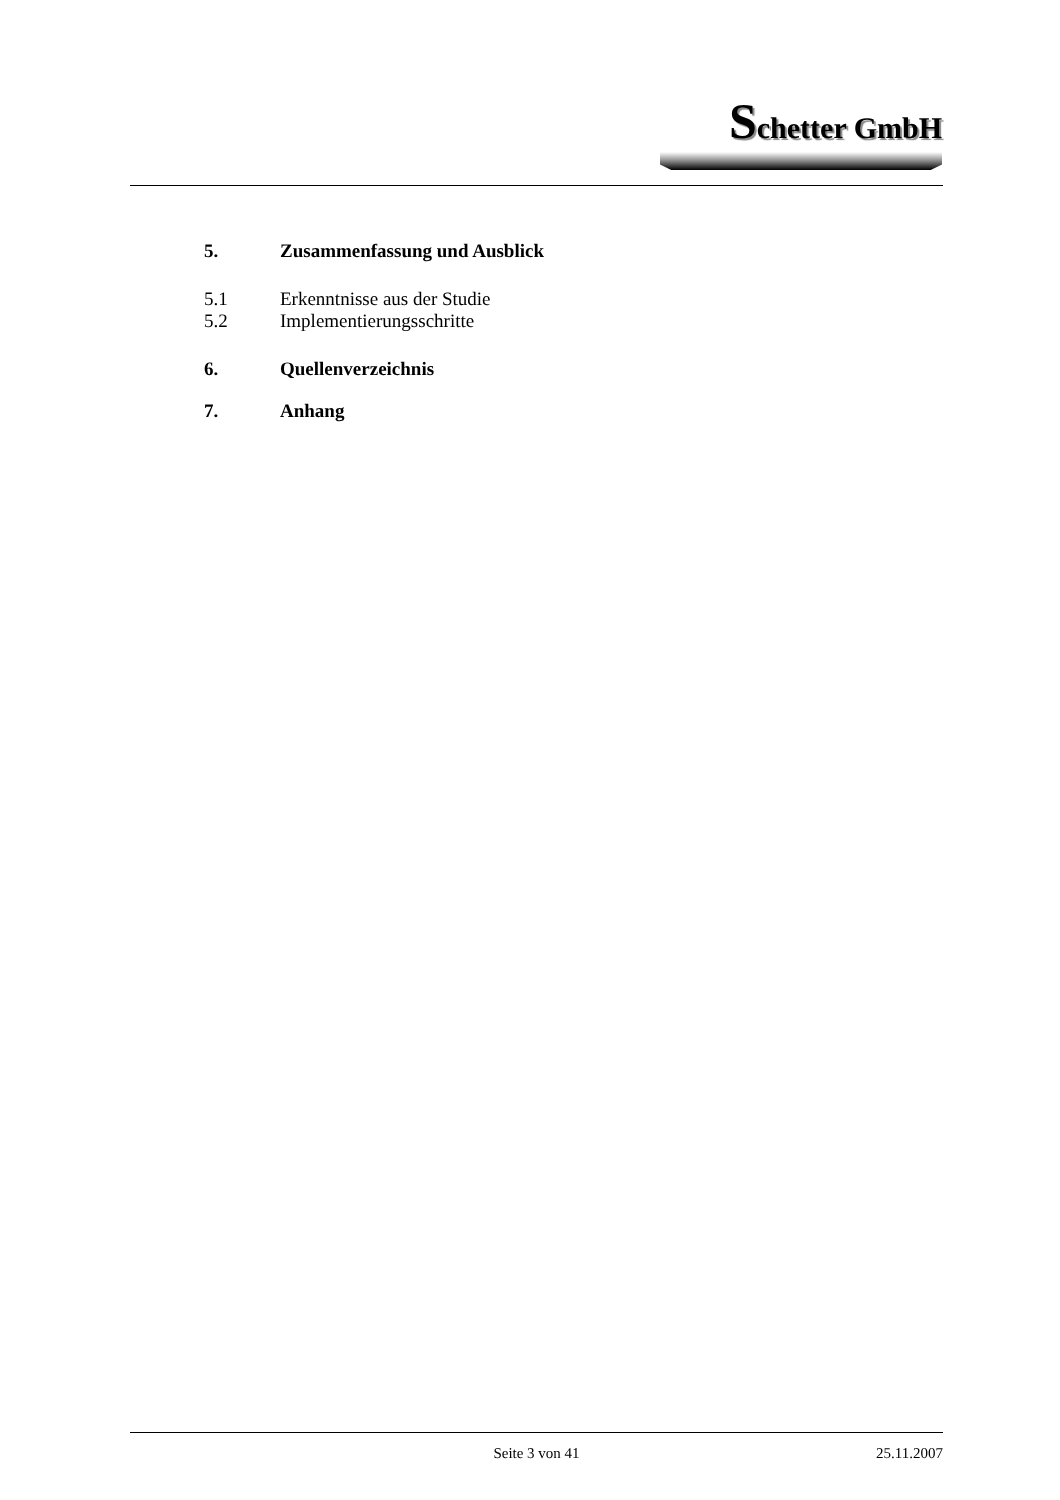Schetter GmbH
5. Zusammenfassung und Ausblick
5.1 Erkenntnisse aus der Studie
5.2 Implementierungsschritte
6. Quellenverzeichnis
7. Anhang
Seite 3 von 41
25.11.2007